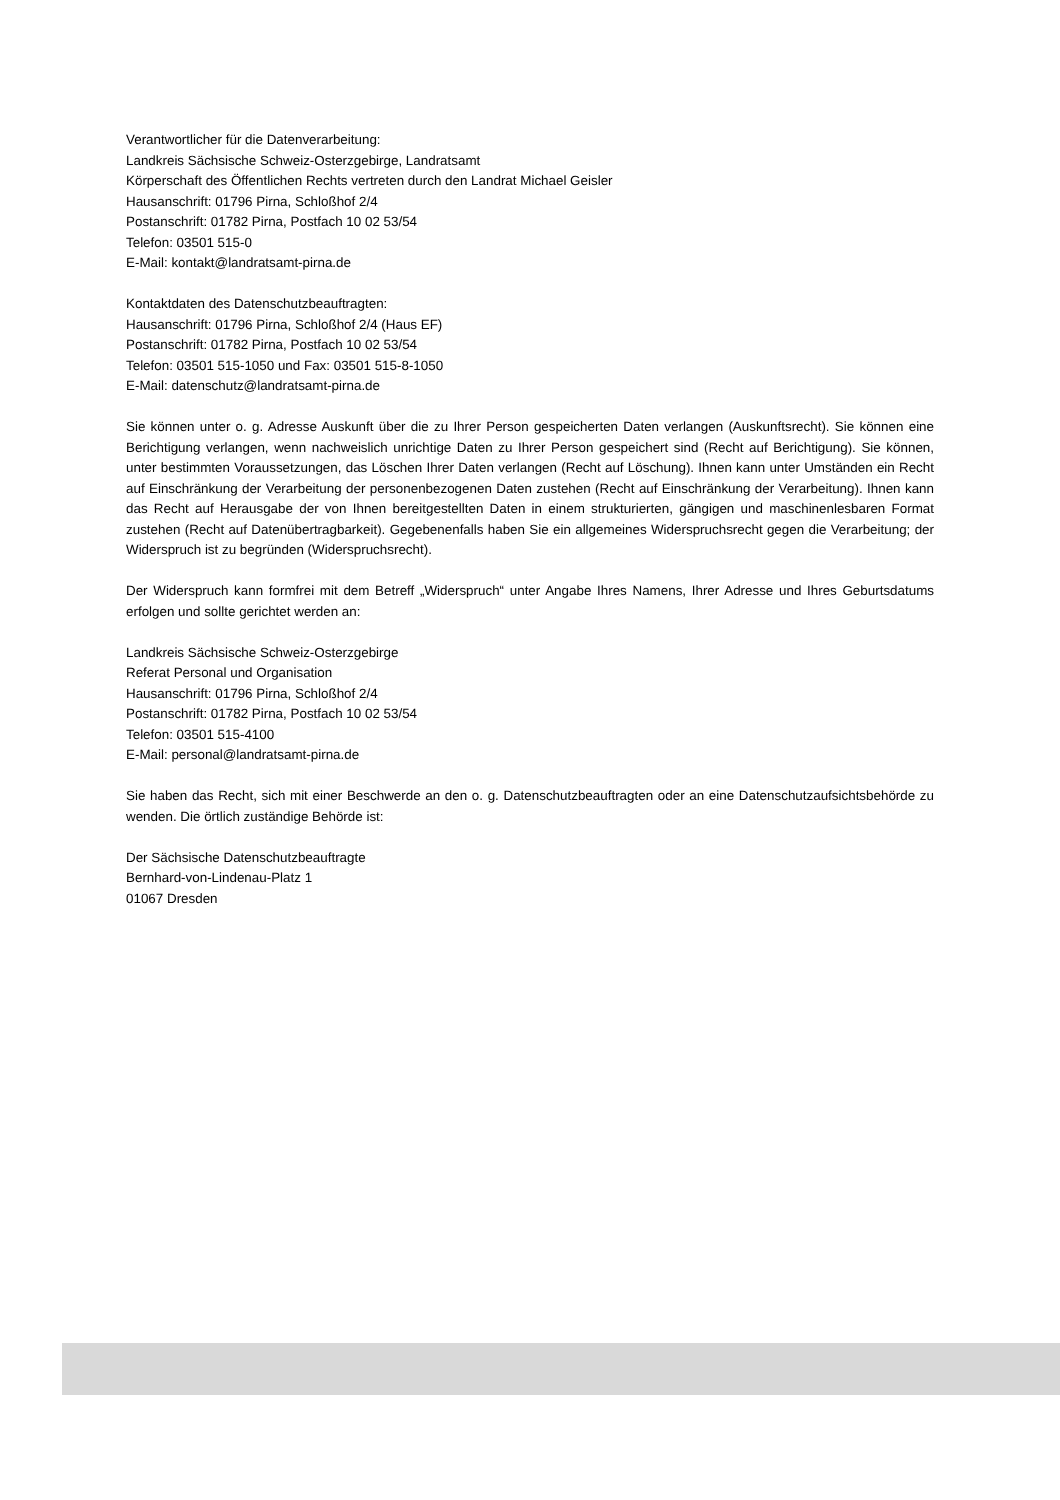Verantwortlicher für die Datenverarbeitung:
Landkreis Sächsische Schweiz-Osterzgebirge, Landratsamt
Körperschaft des Öffentlichen Rechts vertreten durch den Landrat Michael Geisler
Hausanschrift: 01796 Pirna, Schloßhof 2/4
Postanschrift: 01782 Pirna, Postfach 10 02 53/54
Telefon: 03501 515-0
E-Mail: kontakt@landratsamt-pirna.de
Kontaktdaten des Datenschutzbeauftragten:
Hausanschrift: 01796 Pirna, Schloßhof 2/4 (Haus EF)
Postanschrift: 01782 Pirna, Postfach 10 02 53/54
Telefon: 03501 515-1050 und Fax: 03501 515-8-1050
E-Mail: datenschutz@landratsamt-pirna.de
Sie können unter o. g. Adresse Auskunft über die zu Ihrer Person gespeicherten Daten verlangen (Auskunftsrecht). Sie können eine Berichtigung verlangen, wenn nachweislich unrichtige Daten zu Ihrer Person gespeichert sind (Recht auf Berichtigung). Sie können, unter bestimmten Voraussetzungen, das Löschen Ihrer Daten verlangen (Recht auf Löschung). Ihnen kann unter Umständen ein Recht auf Einschränkung der Verarbeitung der personenbezogenen Daten zustehen (Recht auf Einschränkung der Verarbeitung). Ihnen kann das Recht auf Herausgabe der von Ihnen bereitgestellten Daten in einem strukturierten, gängigen und maschinenlesbaren Format zustehen (Recht auf Datenübertragbarkeit). Gegebenenfalls haben Sie ein allgemeines Widerspruchsrecht gegen die Verarbeitung; der Widerspruch ist zu begründen (Widerspruchsrecht).
Der Widerspruch kann formfrei mit dem Betreff „Widerspruch“ unter Angabe Ihres Namens, Ihrer Adresse und Ihres Geburtsdatums erfolgen und sollte gerichtet werden an:
Landkreis Sächsische Schweiz-Osterzgebirge
Referat Personal und Organisation
Hausanschrift: 01796 Pirna, Schloßhof 2/4
Postanschrift: 01782 Pirna, Postfach 10 02 53/54
Telefon: 03501 515-4100
E-Mail: personal@landratsamt-pirna.de
Sie haben das Recht, sich mit einer Beschwerde an den o. g. Datenschutzbeauftragten oder an eine Datenschutzaufsichtsbehörde zu wenden. Die örtlich zuständige Behörde ist:
Der Sächsische Datenschutzbeauftragte
Bernhard-von-Lindenau-Platz 1
01067 Dresden